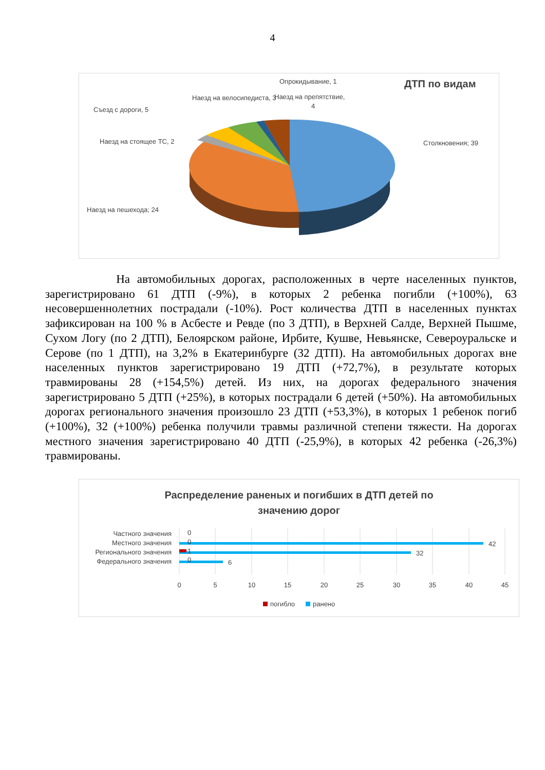4
ДТП по видам
Опрокидывание, 1
Наезд на велосипедиста, 3
Наезд на препятствие,
4
Съезд с дороги, 5
Наезд на стоящее ТС, 2
Столкновения; 39
Наезд на пешехода; 24
На автомобильных дорогах, расположенных в черте населенных пунктов, зарегистрировано 61 ДТП (-9%), в которых 2 ребенка погибли (+100%), 63 несовершеннолетних пострадали (-10%). Рост количества ДТП в населенных пунктах зафиксирован на 100 % в Асбесте и Ревде (по 3 ДТП), в Верхней Салде, Верхней Пышме, Сухом Логу (по 2 ДТП), Белоярском районе, Ирбите, Кушве, Невьянске, Североуральске и Серове (по 1 ДТП), на 3,2% в Екатеринбурге (32 ДТП). На автомобильных дорогах вне населенных пунктов зарегистрировано 19 ДТП (+72,7%), в результате которых травмированы 28 (+154,5%) детей. Из них, на дорогах федерального значения зарегистрировано 5 ДТП (+25%), в которых пострадали 6 детей (+50%). На автомобильных дорогах регионального значения произошло 23 ДТП (+53,3%), в которых 1 ребенок погиб (+100%), 32 (+100%) ребенка получили травмы различной степени тяжести. На дорогах местного значения зарегистрировано 40 ДТП (-25,9%), в которых 42 ребенка (-26,3%) травмированы.
Распределение раненых и погибших в ДТП детей по
значению дорог
Частного значения
Местного значения
Регионального значения
Федерального значения
0
0
1
0
42
32
6
0
5
10
15
20
25
30
35
40
45
погибло
ранено